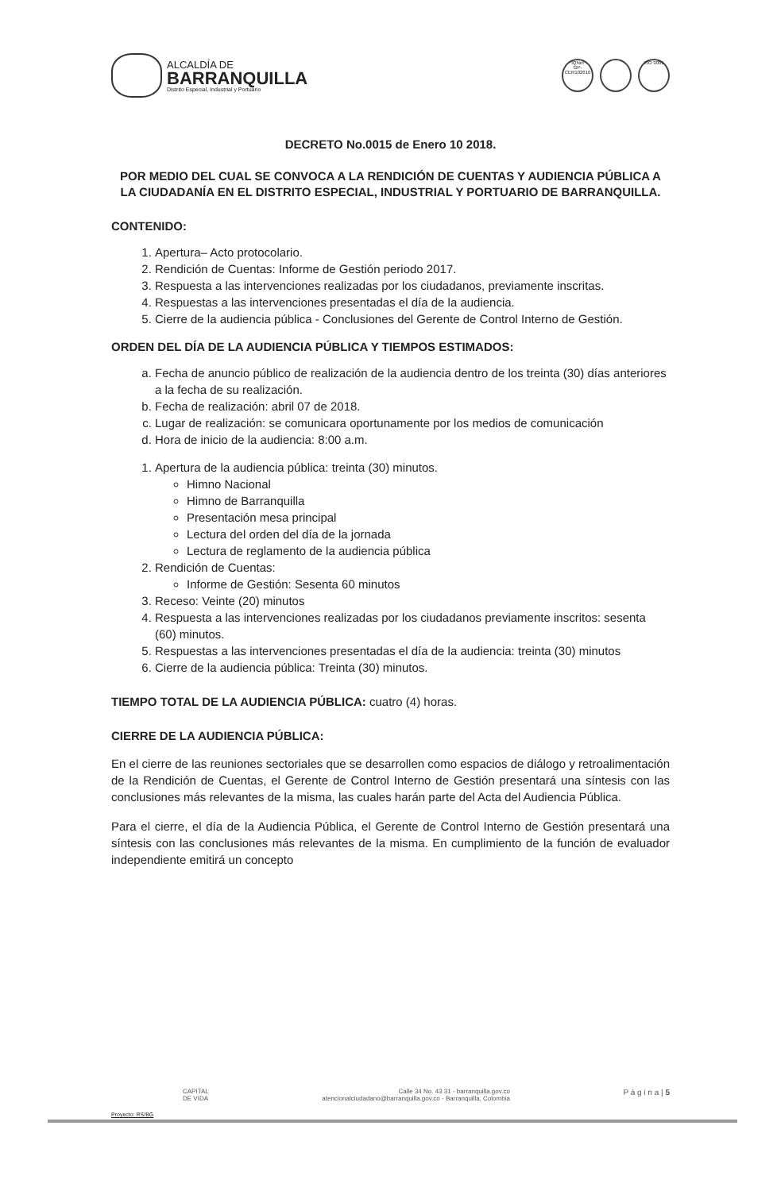ALCALDÍA DE
BARRANQUILLA
Distrito Especial, Industrial y Portuario
IQNet
GP-CER102610
ISO 9001
DECRETO No.0015 de Enero 10 2018.
POR MEDIO DEL CUAL SE CONVOCA A LA RENDICIÓN DE CUENTAS Y AUDIENCIA PÚBLICA A LA CIUDADANÍA EN EL DISTRITO ESPECIAL, INDUSTRIAL Y PORTUARIO DE BARRANQUILLA.
CONTENIDO:
1. Apertura– Acto protocolario.
2. Rendición de Cuentas: Informe de Gestión periodo 2017.
3. Respuesta a las intervenciones realizadas por los ciudadanos, previamente inscritas.
4. Respuestas a las intervenciones presentadas el día de la audiencia.
5. Cierre de la audiencia pública - Conclusiones del Gerente de Control Interno de Gestión.
ORDEN DEL DÍA DE LA AUDIENCIA PÚBLICA Y TIEMPOS ESTIMADOS:
a. Fecha de anuncio público de realización de la audiencia dentro de los treinta (30) días anteriores a la fecha de su realización.
b. Fecha de realización: abril 07 de 2018.
c. Lugar de realización: se comunicara oportunamente por los medios de comunicación
d. Hora de inicio de la audiencia: 8:00 a.m.
1. Apertura de la audiencia pública: treinta (30) minutos.
Himno Nacional
Himno de Barranquilla
Presentación mesa principal
Lectura del orden del día de la jornada
Lectura de reglamento de la audiencia pública
2. Rendición de Cuentas:
Informe de Gestión: Sesenta 60 minutos
3. Receso: Veinte (20) minutos
4. Respuesta a las intervenciones realizadas por los ciudadanos previamente inscritos: sesenta (60) minutos.
5. Respuestas a las intervenciones presentadas el día de la audiencia: treinta (30) minutos
6. Cierre de la audiencia pública: Treinta (30) minutos.
TIEMPO TOTAL DE LA AUDIENCIA PÚBLICA: cuatro (4) horas.
CIERRE DE LA AUDIENCIA PÚBLICA:
En el cierre de las reuniones sectoriales que se desarrollen como espacios de diálogo y retroalimentación de la Rendición de Cuentas, el Gerente de Control Interno de Gestión presentará una síntesis con las conclusiones más relevantes de la misma, las cuales harán parte del Acta del Audiencia Pública.
Para el cierre, el día de la Audiencia Pública, el Gerente de Control Interno de Gestión presentará una síntesis con las conclusiones más relevantes de la misma. En cumplimiento de la función de evaluador independiente emitirá un concepto
CAPITAL
DE VIDA
Calle 34 No. 43 31 - barranquilla.gov.co
atencionalciudadano@barranquilla.gov.co - Barranquilla, Colombia
P á g i n a | 5
Proyecto: RS/BG